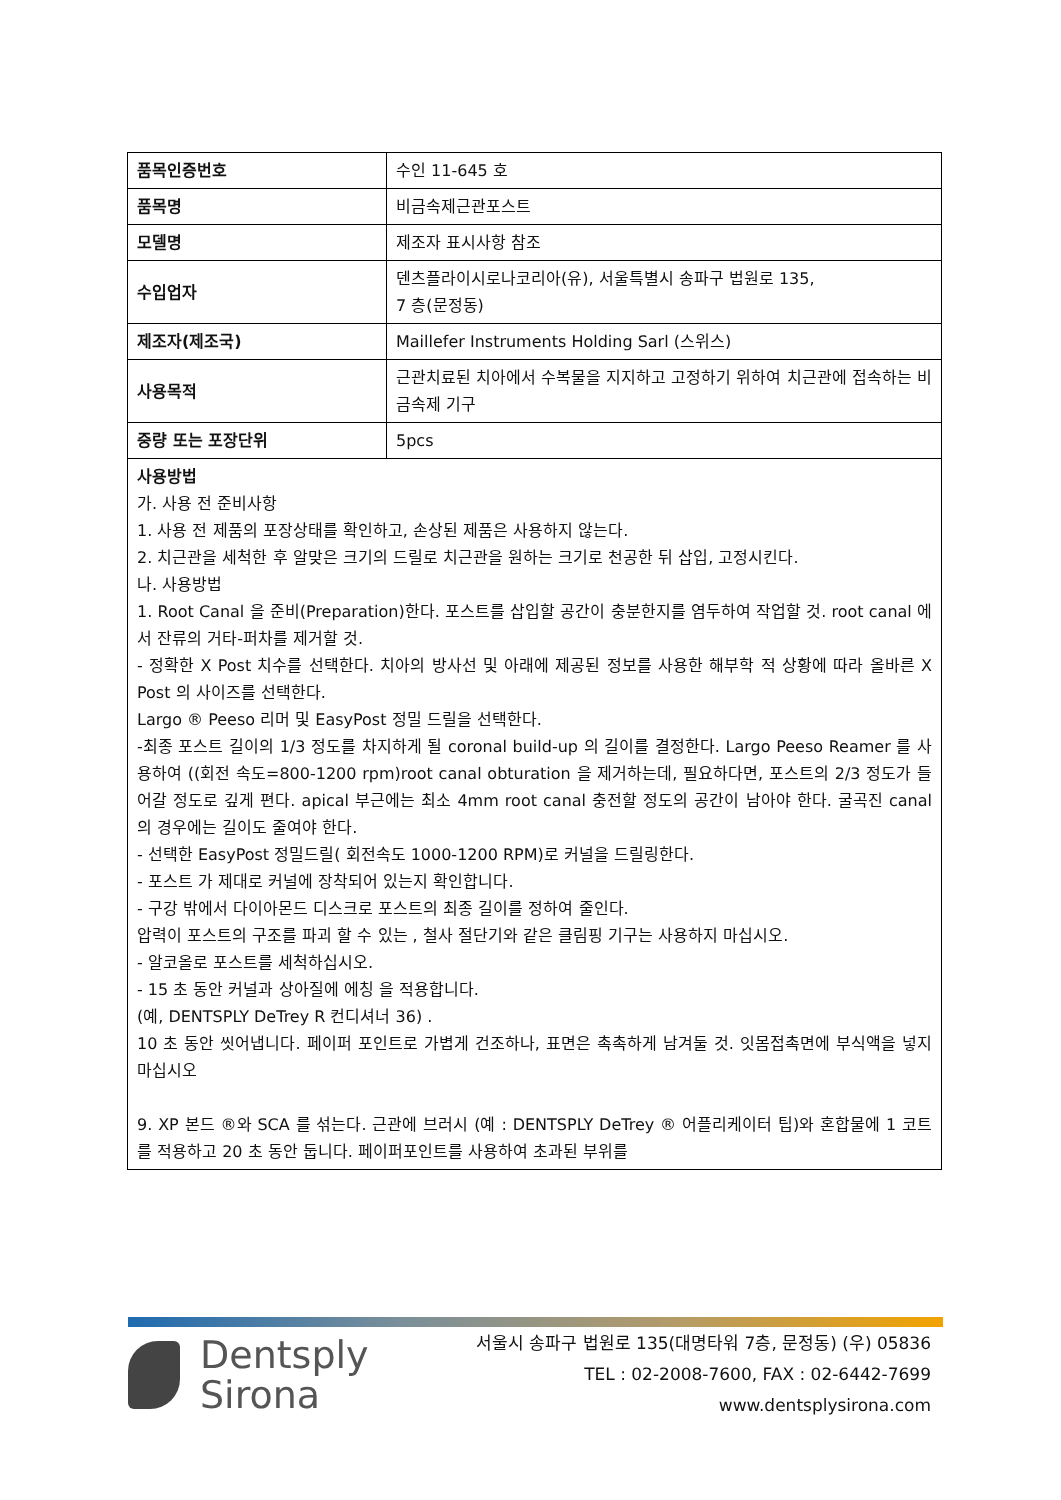| 품목인증번호 | 수인 11-645 호 |
| 품목명 | 비금속제근관포스트 |
| 모델명 | 제조자 표시사항 참조 |
| 수입업자 | 덴츠플라이시로나코리아(유), 서울특별시 송파구 법원로 135, 7 층(문정동) |
| 제조자(제조국) | Maillefer Instruments Holding Sarl (스위스) |
| 사용목적 | 근관치료된 치아에서 수복물을 지지하고 고정하기 위하여 치근관에 접속하는 비금속제 기구 |
| 중량 또는 포장단위 | 5pcs |
| 사용방법 가. 사용 전 준비사항 1. 사용 전 제품의 포장상태를 확인하고, 손상된 제품은 사용하지 않는다. 2. 치근관을 세척한 후 알맞은 크기의 드릴로 치근관을 원하는 크기로 천공한 뒤 삽입, 고정시킨다. 나. 사용방법 1. Root Canal 을 준비(Preparation)한다. 포스트를 삽입할 공간이 충분한지를 염두하여 작업할 것. root canal 에서 잔류의 거타-퍼차를 제거할 것. - 정확한 X Post 치수를 선택한다. 치아의 방사선 및 아래에 제공된 정보를 사용한 해부학 적 상황에 따라 올바른 X Post 의 사이즈를 선택한다. Largo ® Peeso 리머 및 EasyPost 정밀 드릴을 선택한다. -최종 포스트 길이의 1/3 정도를 차지하게 될 coronal build-up 의 길이를 결정한다. Largo Peeso Reamer 를 사용하여 ((회전 속도=800-1200 rpm)root canal obturation 을 제거하는데, 필요하다면, 포스트의 2/3 정도가 들어갈 정도로 깊게 편다. apical 부근에는 최소 4mm root canal 충전할 정도의 공간이 남아야 한다. 굴곡진 canal 의 경우에는 길이도 줄여야 한다. - 선택한 EasyPost 정밀드릴( 회전속도 1000-1200 RPM)로 커널을 드릴링한다. - 포스트 가 제대로 커널에 장착되어 있는지 확인합니다. - 구강 밖에서 다이아몬드 디스크로 포스트의 최종 길이를 정하여 줄인다. 압력이 포스트의 구조를 파괴 할 수 있는 , 철사 절단기와 같은 클림핑 기구는 사용하지 마십시오. - 알코올로 포스트를 세척하십시오. - 15 초 동안 커널과 상아질에 에칭 을 적용합니다. (예, DENTSPLY DeTrey R 컨디셔너 36) . 10 초 동안 씻어냅니다. 페이퍼 포인트로 가볍게 건조하나, 표면은 촉촉하게 남겨둘 것. 잇몸접촉면에 부식액을 넣지 마십시오 9. XP 본드 ®와 SCA 를 섞는다. 근관에 브러시 (예 : DENTSPLY DeTrey ® 어플리케이터 팁)와 혼합물에 1 코트를 적용하고 20 초 동안 둡니다. 페이퍼포인트를 사용하여 초과된 부위를 | |
Dentsply
Sirona
서울시 송파구 법원로 135(대명타워 7층, 문정동) (우) 05836
TEL : 02-2008-7600, FAX : 02-6442-7699
www.dentsplysirona.com